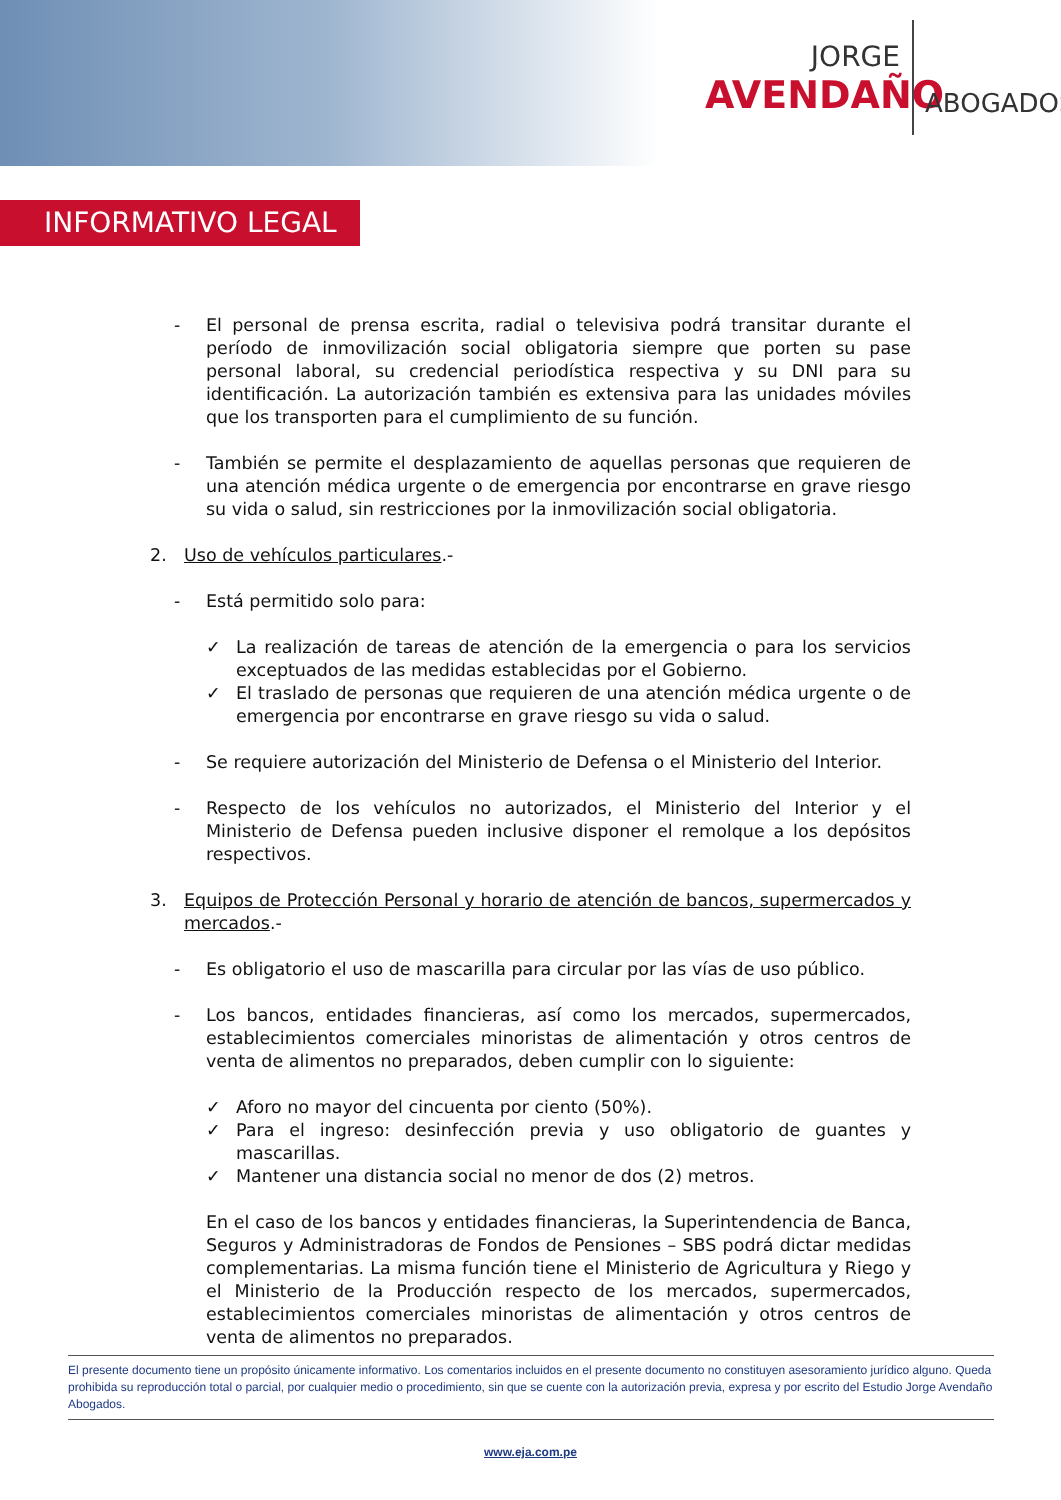JORGE
AVENDAÑO
ABOGADOS
INFORMATIVO LEGAL
- El personal de prensa escrita, radial o televisiva podrá transitar durante el período de inmovilización social obligatoria siempre que porten su pase personal laboral, su credencial periodística respectiva y su DNI para su identificación. La autorización también es extensiva para las unidades móviles que los transporten para el cumplimiento de su función.
- También se permite el desplazamiento de aquellas personas que requieren de una atención médica urgente o de emergencia por encontrarse en grave riesgo su vida o salud, sin restricciones por la inmovilización social obligatoria.
2. Uso de vehículos particulares.-
- Está permitido solo para:
✓ La realización de tareas de atención de la emergencia o para los servicios exceptuados de las medidas establecidas por el Gobierno.
✓ El traslado de personas que requieren de una atención médica urgente o de emergencia por encontrarse en grave riesgo su vida o salud.
- Se requiere autorización del Ministerio de Defensa o el Ministerio del Interior.
- Respecto de los vehículos no autorizados, el Ministerio del Interior y el Ministerio de Defensa pueden inclusive disponer el remolque a los depósitos respectivos.
3. Equipos de Protección Personal y horario de atención de bancos, supermercados y mercados.-
- Es obligatorio el uso de mascarilla para circular por las vías de uso público.
- Los bancos, entidades financieras, así como los mercados, supermercados, establecimientos comerciales minoristas de alimentación y otros centros de venta de alimentos no preparados, deben cumplir con lo siguiente:
✓ Aforo no mayor del cincuenta por ciento (50%).
✓ Para el ingreso: desinfección previa y uso obligatorio de guantes y mascarillas.
✓ Mantener una distancia social no menor de dos (2) metros.
En el caso de los bancos y entidades financieras, la Superintendencia de Banca, Seguros y Administradoras de Fondos de Pensiones – SBS podrá dictar medidas complementarias. La misma función tiene el Ministerio de Agricultura y Riego y el Ministerio de la Producción respecto de los mercados, supermercados, establecimientos comerciales minoristas de alimentación y otros centros de venta de alimentos no preparados.
El presente documento tiene un propósito únicamente informativo. Los comentarios incluidos en el presente documento no constituyen asesoramiento jurídico alguno. Queda prohibida su reproducción total o parcial, por cualquier medio o procedimiento, sin que se cuente con la autorización previa, expresa y por escrito del Estudio Jorge Avendaño Abogados.
www.eja.com.pe